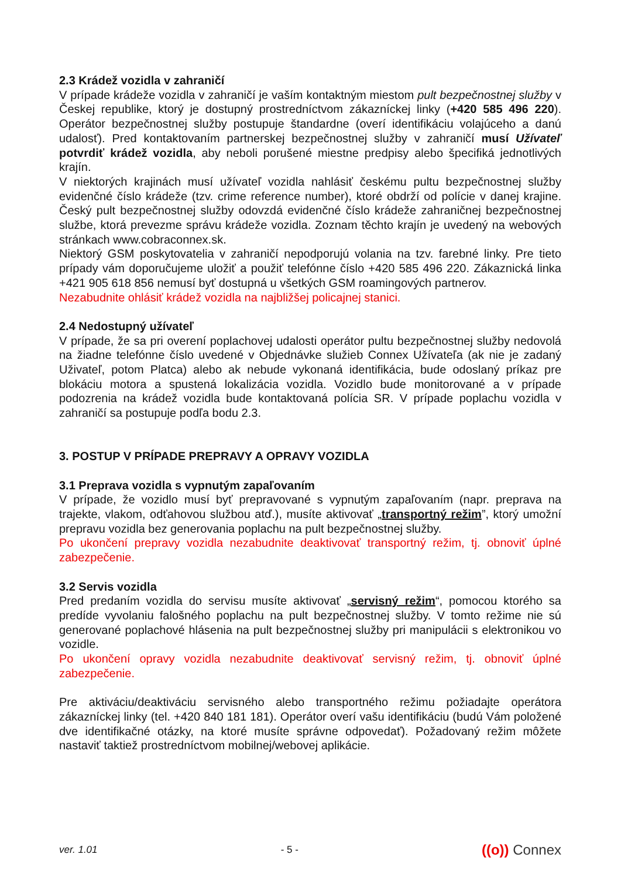2.3 Krádež vozidla v zahraničí
V prípade krádeže vozidla v zahraničí je vaším kontaktným miestom pult bezpečnostnej služby v Českej republike, ktorý je dostupný prostredníctvom zákazníckej linky (+420 585 496 220). Operátor bezpečnostnej služby postupuje štandardne (overí identifikáciu volajúceho a danú udalosť). Pred kontaktovaním partnerskej bezpečnostnej služby v zahraničí musí Užívateľ potvrdiť krádež vozidla, aby neboli porušené miestne predpisy alebo špecifiká jednotlivých krajín.
V niektorých krajinách musí užívateľ vozidla nahlásiť českému pultu bezpečnostnej služby evidenčné číslo krádeže (tzv. crime reference number), ktoré obdrží od polície v danej krajine. Český pult bezpečnostnej služby odovzdá evidenčné číslo krádeže zahraničnej bezpečnostnej službe, ktorá prevezme správu krádeže vozidla. Zoznam těchto krajín je uvedený na webových stránkach www.cobraconnex.sk.
Niektorý GSM poskytovatelia v zahraničí nepodporujú volania na tzv. farebné linky. Pre tieto prípady vám doporučujeme uložiť a použiť telefónne číslo +420 585 496 220. Zákaznická linka +421 905 618 856 nemusí byť dostupná u všetkých GSM roamingových partnerov.
Nezabudnite ohlásiť krádež vozidla na najbližšej policajnej stanici.
2.4 Nedostupný užívateľ
V prípade, že sa pri overení poplachovej udalosti operátor pultu bezpečnostnej služby nedovolá na žiadne telefónne číslo uvedené v Objednávke služieb Connex Užívateľa (ak nie je zadaný Uživateľ, potom Platca) alebo ak nebude vykonaná identifikácia, bude odoslaný príkaz pre blokáciu motora a spustená lokalizácia vozidla. Vozidlo bude monitorované a v prípade podozrenia na krádež vozidla bude kontaktovaná polícia SR. V prípade poplachu vozidla v zahraničí sa postupuje podľa bodu 2.3.
3. POSTUP V PRÍPADE PREPRAVY A OPRAVY VOZIDLA
3.1 Preprava vozidla s vypnutým zapaľovaním
V prípade, že vozidlo musí byť prepravované s vypnutým zapaľovaním (napr. preprava na trajekte, vlakom, odťahovou službou atď.), musíte aktivovať „transportný režim”, ktorý umožní prepravu vozidla bez generovania poplachu na pult bezpečnostnej služby.
Po ukončení prepravy vozidla nezabudnite deaktivovať transportný režim, tj. obnoviť úplné zabezpečenie.
3.2 Servis vozidla
Pred predaním vozidla do servisu musíte aktivovať „servisný režim“, pomocou ktorého sa predíde vyvolaniu falošného poplachu na pult bezpečnostnej služby. V tomto režime nie sú generované poplachové hlásenia na pult bezpečnostnej služby pri manipulácii s elektronikou vo vozidle.
Po ukončení opravy vozidla nezabudnite deaktivovať servisný režim, tj. obnoviť úplné zabezpečenie.
Pre aktiváciu/deaktiváciu servisného alebo transportného režimu požiadajte operátora zákazníckej linky (tel. +420 840 181 181). Operátor overí vašu identifikáciu (budú Vám položené dve identifikačné otázky, na ktoré musíte správne odpovedať). Požadovaný režim môžete nastaviť taktiež prostredníctvom mobilnej/webovej aplikácie.
ver. 1.01 - 5 - ((o)) Connex